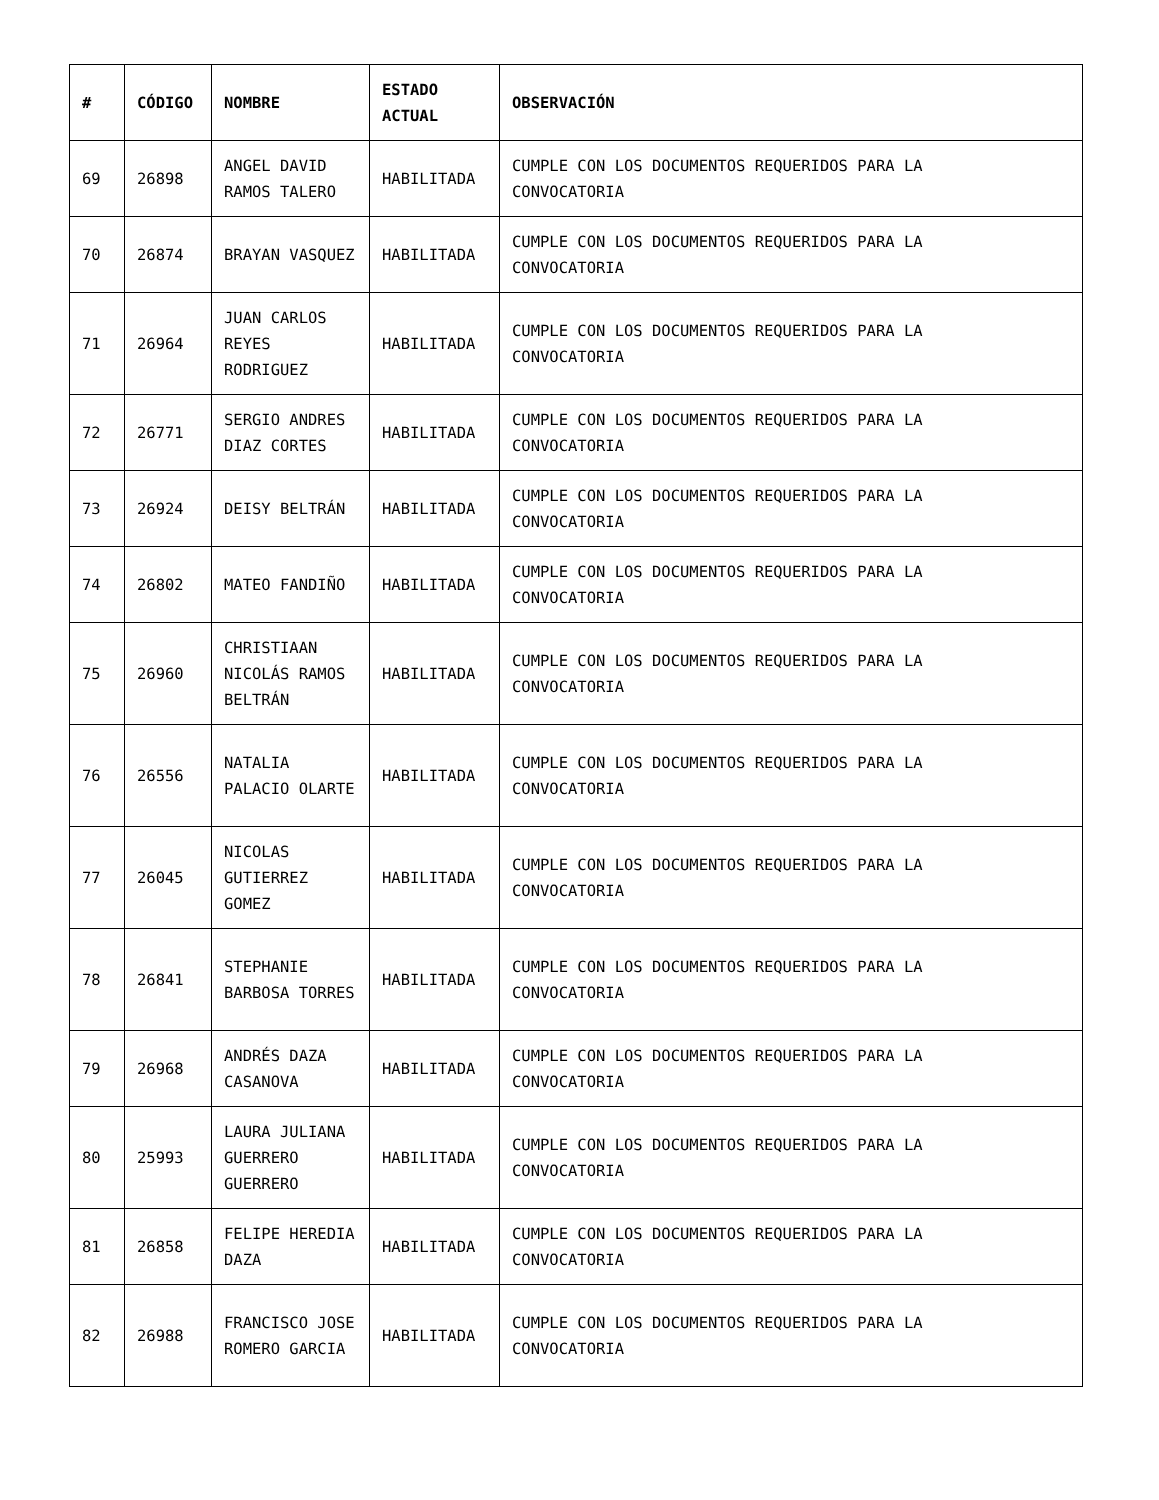| # | CÓDIGO | NOMBRE | ESTADO ACTUAL | OBSERVACIÓN |
| --- | --- | --- | --- | --- |
| 69 | 26898 | ANGEL DAVID RAMOS TALERO | HABILITADA | CUMPLE CON LOS DOCUMENTOS REQUERIDOS PARA LA CONVOCATORIA |
| 70 | 26874 | BRAYAN VASQUEZ | HABILITADA | CUMPLE CON LOS DOCUMENTOS REQUERIDOS PARA LA CONVOCATORIA |
| 71 | 26964 | JUAN CARLOS REYES RODRIGUEZ | HABILITADA | CUMPLE CON LOS DOCUMENTOS REQUERIDOS PARA LA CONVOCATORIA |
| 72 | 26771 | SERGIO ANDRES DIAZ CORTES | HABILITADA | CUMPLE CON LOS DOCUMENTOS REQUERIDOS PARA LA CONVOCATORIA |
| 73 | 26924 | DEISY BELTRÁN | HABILITADA | CUMPLE CON LOS DOCUMENTOS REQUERIDOS PARA LA CONVOCATORIA |
| 74 | 26802 | MATEO FANDIÑO | HABILITADA | CUMPLE CON LOS DOCUMENTOS REQUERIDOS PARA LA CONVOCATORIA |
| 75 | 26960 | CHRISTIAAN NICOLÁS RAMOS BELTRÁN | HABILITADA | CUMPLE CON LOS DOCUMENTOS REQUERIDOS PARA LA CONVOCATORIA |
| 76 | 26556 | NATALIA PALACIO OLARTE | HABILITADA | CUMPLE CON LOS DOCUMENTOS REQUERIDOS PARA LA CONVOCATORIA |
| 77 | 26045 | NICOLAS GUTIERREZ GOMEZ | HABILITADA | CUMPLE CON LOS DOCUMENTOS REQUERIDOS PARA LA CONVOCATORIA |
| 78 | 26841 | STEPHANIE BARBOSA TORRES | HABILITADA | CUMPLE CON LOS DOCUMENTOS REQUERIDOS PARA LA CONVOCATORIA |
| 79 | 26968 | ANDRÉS DAZA CASANOVA | HABILITADA | CUMPLE CON LOS DOCUMENTOS REQUERIDOS PARA LA CONVOCATORIA |
| 80 | 25993 | LAURA JULIANA GUERRERO GUERRERO | HABILITADA | CUMPLE CON LOS DOCUMENTOS REQUERIDOS PARA LA CONVOCATORIA |
| 81 | 26858 | FELIPE HEREDIA DAZA | HABILITADA | CUMPLE CON LOS DOCUMENTOS REQUERIDOS PARA LA CONVOCATORIA |
| 82 | 26988 | FRANCISCO JOSE ROMERO GARCIA | HABILITADA | CUMPLE CON LOS DOCUMENTOS REQUERIDOS PARA LA CONVOCATORIA |